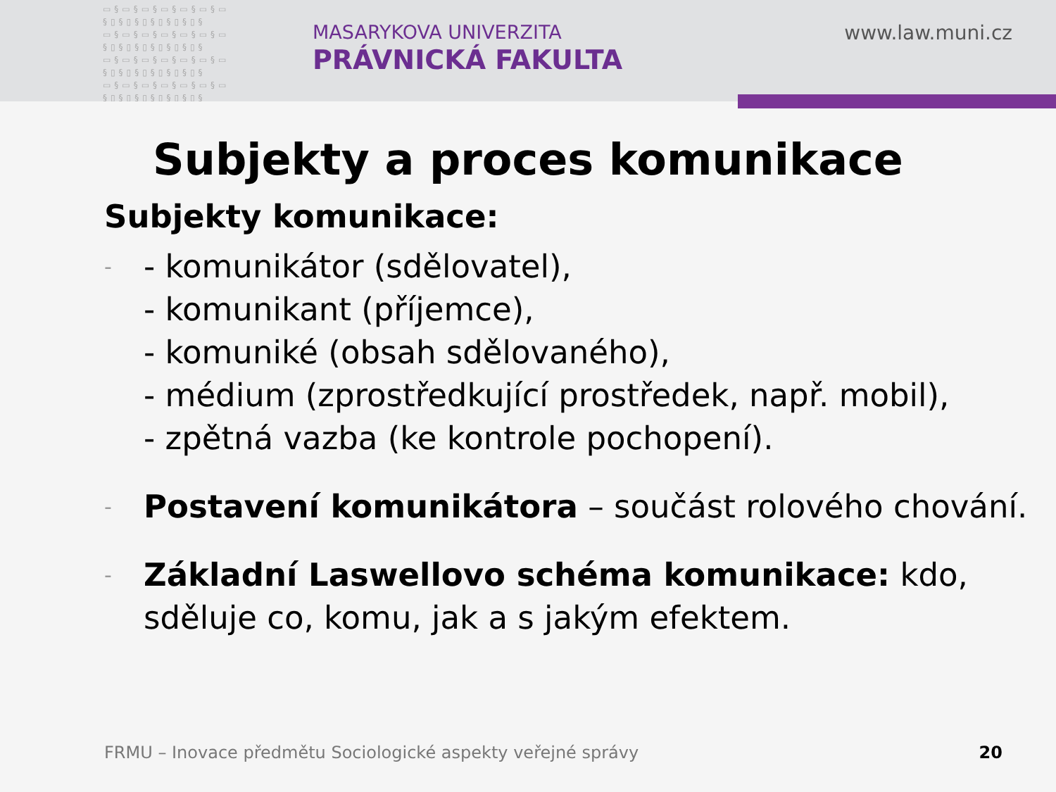▭§▭§▭§▭§▭§▭§▭ §▯§▯§▯§▯§▯§▯§ ▭§▭§▭§▭§▭§▭§▭ §▯§▯§▯§▯§▯§▯§ ▭§▭§▭§▭§▭§▭§▭ §▯§▯§▯§▯§▯§▯§ ▭§▭§▭§▭§▭§▭§▭ §▯§▯§▯§▯§▯§▯§
MASARYKOVA UNIVERZITA
PRÁVNICKÁ FAKULTA
www.law.muni.cz
Subjekty a proces komunikace
Subjekty komunikace:
-
- komunikátor (sdělovatel),
- komunikant (příjemce),
- komuniké (obsah sdělovaného),
- médium (zprostředkující prostředek, např. mobil),
- zpětná vazba (ke kontrole pochopení).
-
Postavení komunikátora – součást rolového chování.
-
Základní Laswellovo schéma komunikace: kdo,
sděluje co, komu, jak a s jakým efektem.
FRMU – Inovace předmětu Sociologické aspekty veřejné správy
20